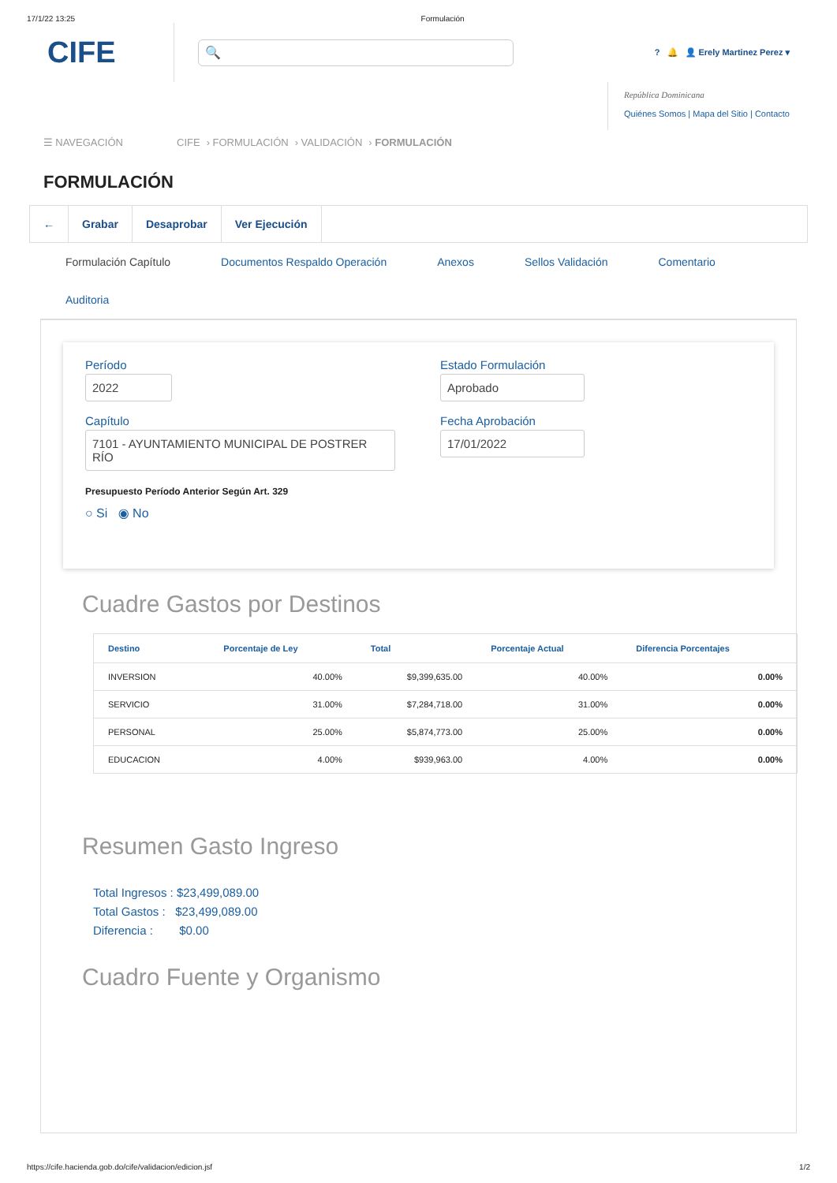17/1/22 13:25 Formulación
CIFE
🔍
? 🔔 👤 Erely Martinez Perez ▾
República Dominicana
Quiénes Somos | Mapa del Sitio | Contacto
☰ NAVEGACIÓN CIFE › FORMULACIÓN › VALIDACIÓN › FORMULACIÓN
FORMULACIÓN
← Grabar Desaprobar Ver Ejecución
Formulación Capítulo Documentos Respaldo Operación Anexos Sellos Validación Comentario
Auditoria
Período
2022
Capítulo
7101 - AYUNTAMIENTO MUNICIPAL DE POSTRER RÍO
Presupuesto Período Anterior Según Art. 329
○ Si ◉ No
Estado Formulación
Aprobado
Fecha Aprobación
17/01/2022
Cuadre Gastos por Destinos
| Destino | Porcentaje de Ley | Total | Porcentaje Actual | Diferencia Porcentajes |
| --- | --- | --- | --- | --- |
| INVERSION | 40.00% | $9,399,635.00 | 40.00% | 0.00% |
| SERVICIO | 31.00% | $7,284,718.00 | 31.00% | 0.00% |
| PERSONAL | 25.00% | $5,874,773.00 | 25.00% | 0.00% |
| EDUCACION | 4.00% | $939,963.00 | 4.00% | 0.00% |
Resumen Gasto Ingreso
Total Ingresos : $23,499,089.00
Total Gastos : $23,499,089.00
Diferencia : $0.00
Cuadro Fuente y Organismo
https://cife.hacienda.gob.do/cife/validacion/edicion.jsf 1/2